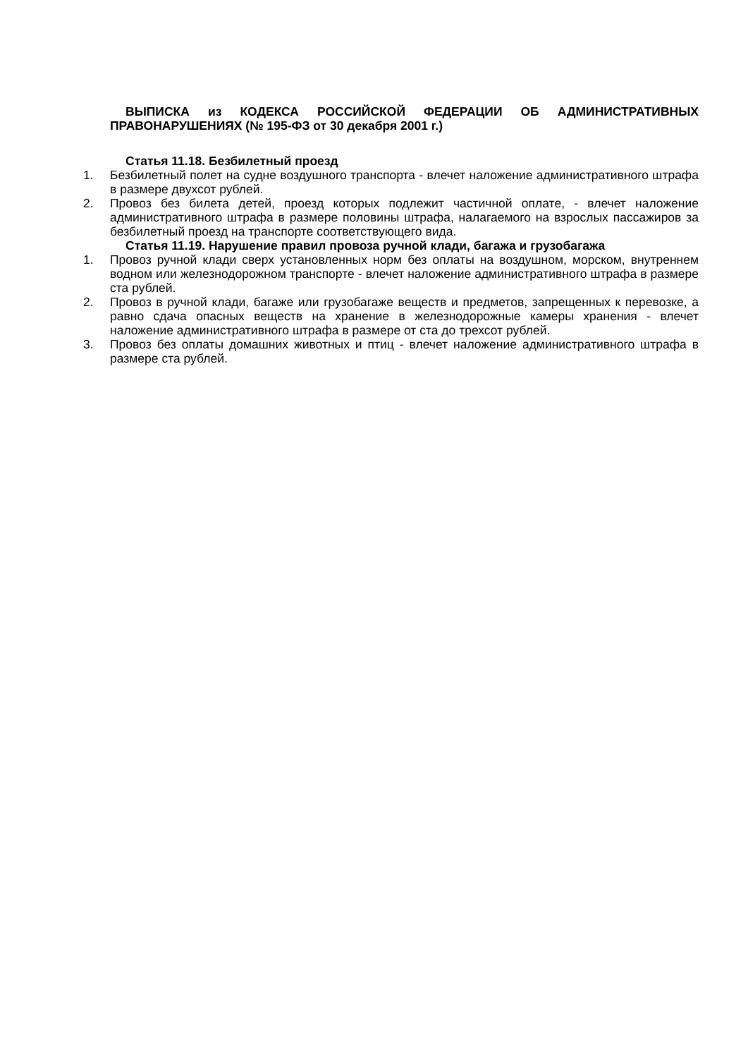ВЫПИСКА из КОДЕКСА РОССИЙСКОЙ ФЕДЕРАЦИИ ОБ АДМИНИСТРАТИВНЫХ ПРАВОНАРУШЕНИЯХ (№ 195-ФЗ от 30 декабря 2001 г.)
Статья 11.18. Безбилетный проезд
1. Безбилетный полет на судне воздушного транспорта - влечет наложение административного штрафа в размере двухсот рублей.
2. Провоз без билета детей, проезд которых подлежит частичной оплате, - влечет наложение административного штрафа в размере половины штрафа, налагаемого на взрослых пассажиров за безбилетный проезд на транспорте соответствующего вида.
Статья 11.19. Нарушение правил провоза ручной клади, багажа и грузобагажа
1. Провоз ручной клади сверх установленных норм без оплаты на воздушном, морском, внутреннем водном или железнодорожном транспорте - влечет наложение административного штрафа в размере ста рублей.
2. Провоз в ручной клади, багаже или грузобагаже веществ и предметов, запрещенных к перевозке, а равно сдача опасных веществ на хранение в железнодорожные камеры хранения - влечет наложение административного штрафа в размере от ста до трехсот рублей.
3. Провоз без оплаты домашних животных и птиц - влечет наложение административного штрафа в размере ста рублей.